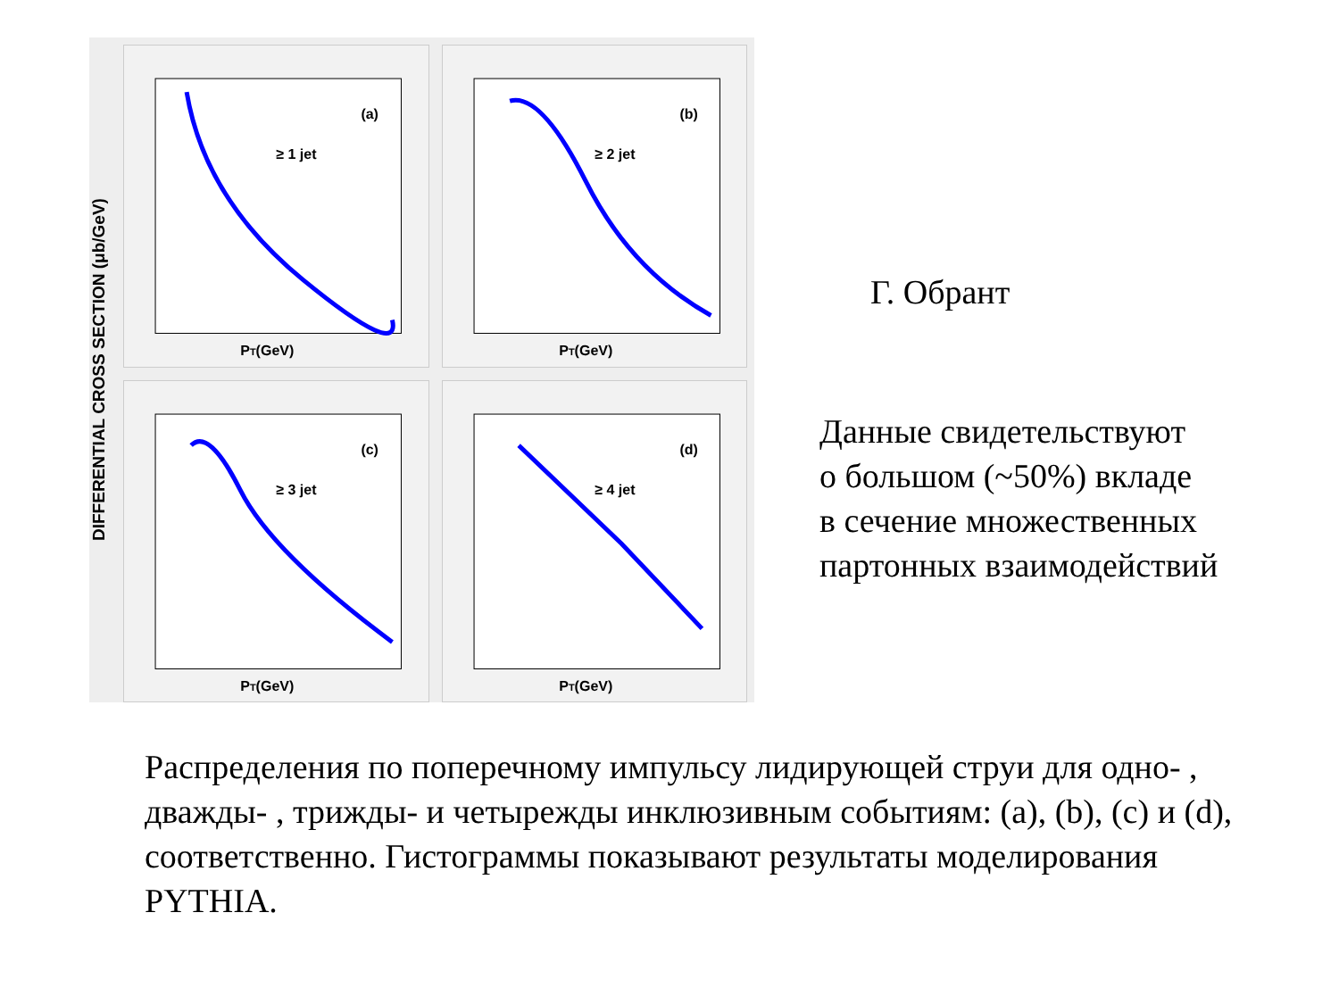DIFFERENTIAL CROSS SECTION (μb/GeV)
(a)
≥ 1 jet
PT(GeV)
(b)
≥ 2 jet
PT(GeV)
(c)
≥ 3 jet
PT(GeV)
(d)
≥ 4 jet
PT(GeV)
Г. Обрант
Данные свидетельствуют
о большом (~50%) вкладе
в сечение множественных
партонных взаимодействий
Распределения по поперечному импульсу лидирующей струи для одно- , дважды- , трижды- и четырежды инклюзивным событиям: (a), (b), (c) и (d), соответственно. Гистограммы показывают результаты моделирования PYTHIA.